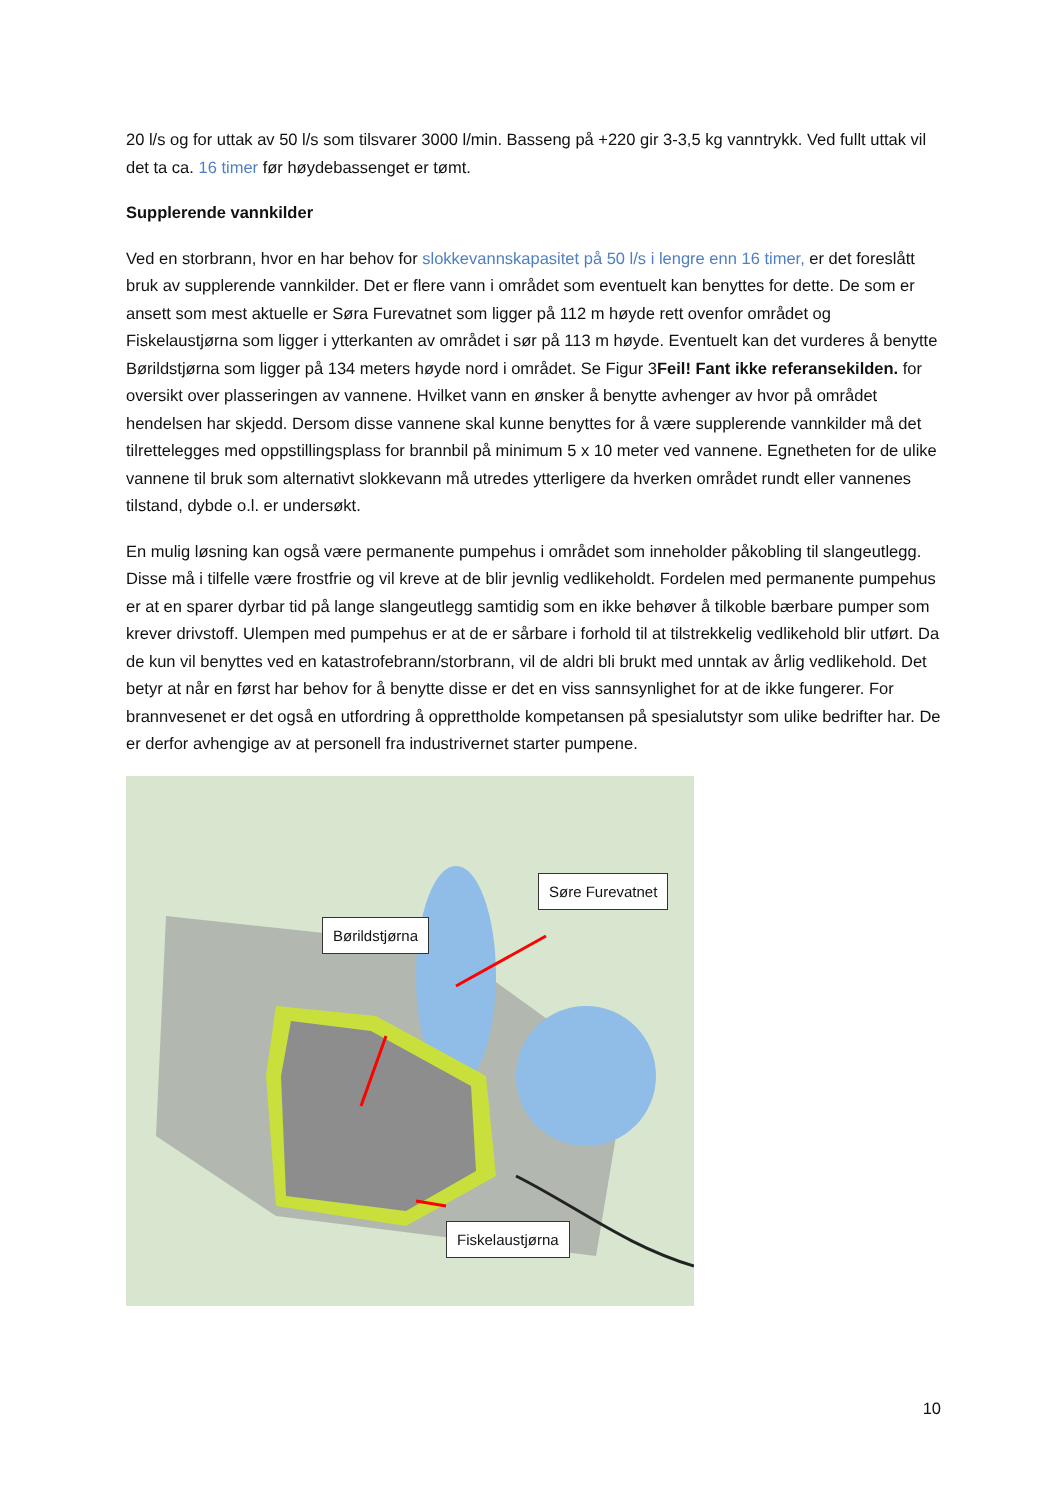20 l/s og for uttak av 50 l/s som tilsvarer 3000 l/min. Basseng på +220 gir 3-3,5 kg vanntrykk. Ved fullt uttak vil det ta ca. 16 timer før høydebassenget er tømt.
Supplerende vannkilder
Ved en storbrann, hvor en har behov for slokkevannskapasitet på 50 l/s i lengre enn 16 timer, er det foreslått bruk av supplerende vannkilder. Det er flere vann i området som eventuelt kan benyttes for dette. De som er ansett som mest aktuelle er Søra Furevatnet som ligger på 112 m høyde rett ovenfor området og Fiskelaustjørna som ligger i ytterkanten av området i sør på 113 m høyde. Eventuelt kan det vurderes å benytte Børildstjørna som ligger på 134 meters høyde nord i området. Se Figur 3Feil! Fant ikke referansekilden. for oversikt over plasseringen av vannene. Hvilket vann en ønsker å benytte avhenger av hvor på området hendelsen har skjedd. Dersom disse vannene skal kunne benyttes for å være supplerende vannkilder må det tilrettelegges med oppstillingsplass for brannbil på minimum 5 x 10 meter ved vannene. Egnetheten for de ulike vannene til bruk som alternativt slokkevann må utredes ytterligere da hverken området rundt eller vannenes tilstand, dybde o.l. er undersøkt.
En mulig løsning kan også være permanente pumpehus i området som inneholder påkobling til slangeutlegg. Disse må i tilfelle være frostfrie og vil kreve at de blir jevnlig vedlikeholdt. Fordelen med permanente pumpehus er at en sparer dyrbar tid på lange slangeutlegg samtidig som en ikke behøver å tilkoble bærbare pumper som krever drivstoff. Ulempen med pumpehus er at de er sårbare i forhold til at tilstrekkelig vedlikehold blir utført. Da de kun vil benyttes ved en katastrofebrann/storbrann, vil de aldri bli brukt med unntak av årlig vedlikehold. Det betyr at når en først har behov for å benytte disse er det en viss sannsynlighet for at de ikke fungerer. For brannvesenet er det også en utfordring å opprettholde kompetansen på spesialutstyr som ulike bedrifter har. De er derfor avhengige av at personell fra industrivernet starter pumpene.
Søre Furevatnet
Børildstjørna
Fiskelaustjørna
10